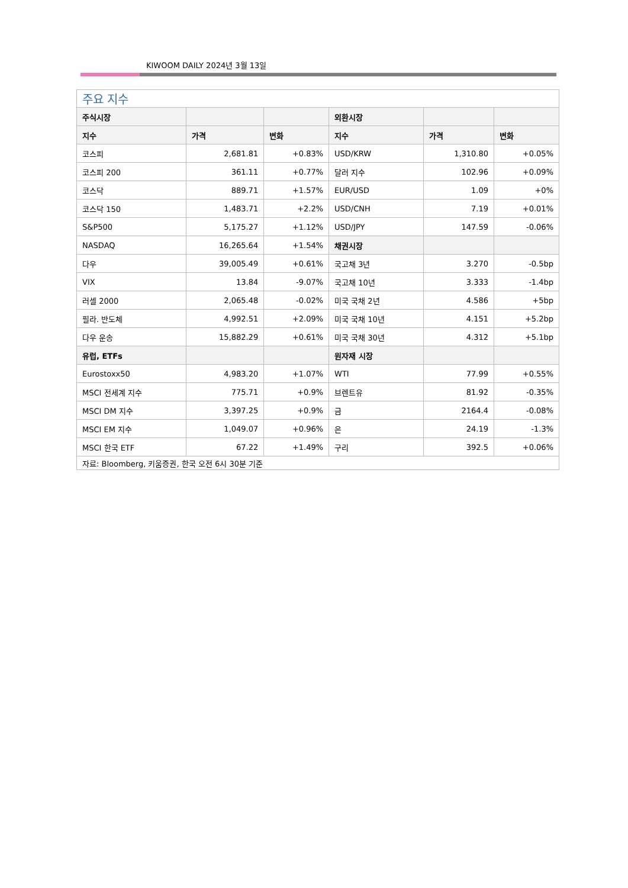KIWOOM DAILY 2024년 3월 13일
| 주요 지수 | | | | | |
| --- | --- | --- | --- | --- | --- |
| 주식시장 | | | 외환시장 | | |
| 지수 | 가격 | 변화 | 지수 | 가격 | 변화 |
| 코스피 | 2,681.81 | +0.83% | USD/KRW | 1,310.80 | +0.05% |
| 코스피 200 | 361.11 | +0.77% | 달러 지수 | 102.96 | +0.09% |
| 코스닥 | 889.71 | +1.57% | EUR/USD | 1.09 | +0% |
| 코스닥 150 | 1,483.71 | +2.2% | USD/CNH | 7.19 | +0.01% |
| S&P500 | 5,175.27 | +1.12% | USD/JPY | 147.59 | -0.06% |
| NASDAQ | 16,265.64 | +1.54% | 채권시장 | | |
| 다우 | 39,005.49 | +0.61% | 국고채 3년 | 3.270 | -0.5bp |
| VIX | 13.84 | -9.07% | 국고채 10년 | 3.333 | -1.4bp |
| 러셀 2000 | 2,065.48 | -0.02% | 미국 국채 2년 | 4.586 | +5bp |
| 필라. 반도체 | 4,992.51 | +2.09% | 미국 국채 10년 | 4.151 | +5.2bp |
| 다우 운송 | 15,882.29 | +0.61% | 미국 국채 30년 | 4.312 | +5.1bp |
| 유럽, ETFs | | | 원자재 시장 | | |
| Eurostoxx50 | 4,983.20 | +1.07% | WTI | 77.99 | +0.55% |
| MSCI 전세계 지수 | 775.71 | +0.9% | 브렌트유 | 81.92 | -0.35% |
| MSCI DM 지수 | 3,397.25 | +0.9% | 금 | 2164.4 | -0.08% |
| MSCI EM 지수 | 1,049.07 | +0.96% | 은 | 24.19 | -1.3% |
| MSCI 한국 ETF | 67.22 | +1.49% | 구리 | 392.5 | +0.06% |
| 자료: Bloomberg, 키움증권, 한국 오전 6시 30분 기준 | | | | | |